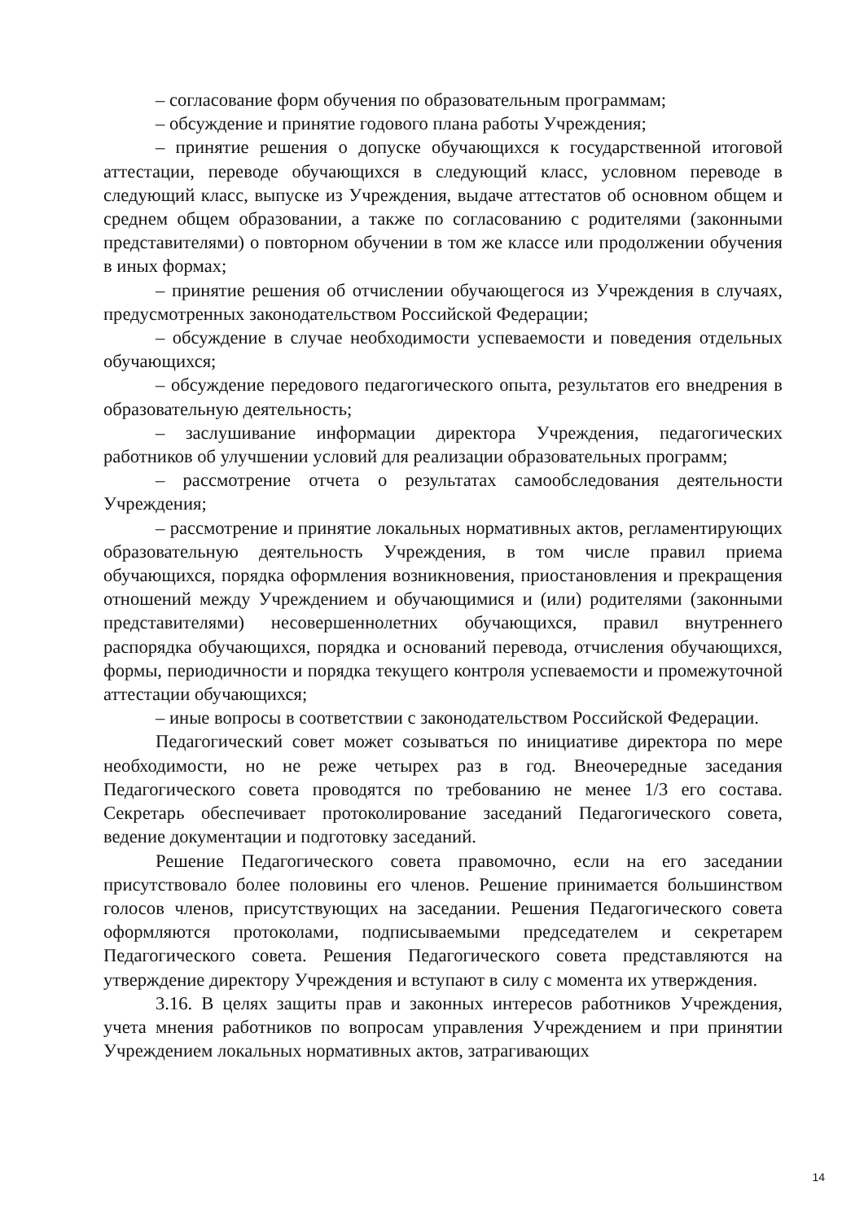– согласование форм обучения по образовательным программам;
– обсуждение и принятие годового плана работы Учреждения;
– принятие решения о допуске обучающихся к государственной итоговой аттестации, переводе обучающихся в следующий класс, условном переводе в следующий класс, выпуске из Учреждения, выдаче аттестатов об основном общем и среднем общем образовании, а также по согласованию с родителями (законными представителями) о повторном обучении в том же классе или продолжении обучения в иных формах;
– принятие решения об отчислении обучающегося из Учреждения в случаях, предусмотренных законодательством Российской Федерации;
– обсуждение в случае необходимости успеваемости и поведения отдельных обучающихся;
– обсуждение передового педагогического опыта, результатов его внедрения в образовательную деятельность;
– заслушивание информации директора Учреждения, педагогических работников об улучшении условий для реализации образовательных программ;
– рассмотрение отчета о результатах самообследования деятельности Учреждения;
– рассмотрение и принятие локальных нормативных актов, регламентирующих образовательную деятельность Учреждения, в том числе правил приема обучающихся, порядка оформления возникновения, приостановления и прекращения отношений между Учреждением и обучающимися и (или) родителями (законными представителями) несовершеннолетних обучающихся, правил внутреннего распорядка обучающихся, порядка и оснований перевода, отчисления обучающихся, формы, периодичности и порядка текущего контроля успеваемости и промежуточной аттестации обучающихся;
– иные вопросы в соответствии с законодательством Российской Федерации.
Педагогический совет может созываться по инициативе директора по мере необходимости, но не реже четырех раз в год. Внеочередные заседания Педагогического совета проводятся по требованию не менее 1/3 его состава. Секретарь обеспечивает протоколирование заседаний Педагогического совета, ведение документации и подготовку заседаний.
Решение Педагогического совета правомочно, если на его заседании присутствовало более половины его членов. Решение принимается большинством голосов членов, присутствующих на заседании. Решения Педагогического совета оформляются протоколами, подписываемыми председателем и секретарем Педагогического совета. Решения Педагогического совета представляются на утверждение директору Учреждения и вступают в силу с момента их утверждения.
3.16. В целях защиты прав и законных интересов работников Учреждения, учета мнения работников по вопросам управления Учреждением и при принятии Учреждением локальных нормативных актов, затрагивающих
14